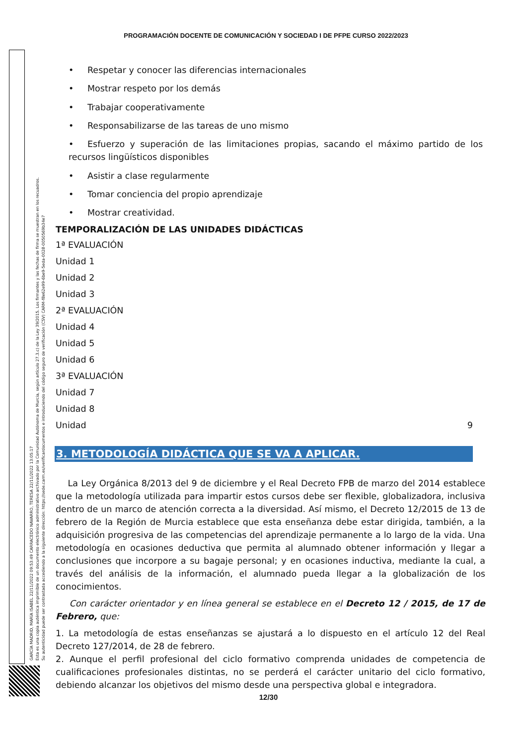PROGRAMACIÓN DOCENTE DE COMUNICACIÓN Y SOCIEDAD I DE PFPE CURSO 2022/2023
GARCÍA MADRID, MARÍA ISABEL 22/11/2022 09:53:49 CARRACEDO NAVARRO, TERESA 22/11/2022 13:05:17
Esta es una copia auténtica imprimible de un documento electrónico administrativo archivado por la Comunidad Autónoma de Murcia, según artículo 27.3.c) de la Ley 39/2015. Los firmantes y las fechas de firma se muestran en los recuadros.
Su autenticidad puede ser contrastada accediendo a la siguiente dirección: https://sede.carm.es/verificardocumentos e introduciendo del código seguro de verificación (CSV) CARM-f8e62e99-6be9-5eda-0028-0050569b34e7
• Respetar y conocer las diferencias internacionales
• Mostrar respeto por los demás
• Trabajar cooperativamente
• Responsabilizarse de las tareas de uno mismo
• Esfuerzo y superación de las limitaciones propias, sacando el máximo partido de los recursos lingüísticos disponibles
• Asistir a clase regularmente
• Tomar conciencia del propio aprendizaje
• Mostrar creatividad.
TEMPORALIZACIÓN DE LAS UNIDADES DIDÁCTICAS
1ª EVALUACIÓN
Unidad 1
Unidad 2
Unidad 3
2ª EVALUACIÓN
Unidad 4
Unidad 5
Unidad 6
3ª EVALUACIÓN
Unidad 7
Unidad 8
Unidad 9
3. METODOLOGÍA DIDÁCTICA QUE SE VA A APLICAR.
La Ley Orgánica 8/2013 del 9 de diciembre y el Real Decreto FPB de marzo del 2014 establece que la metodología utilizada para impartir estos cursos debe ser flexible, globalizadora, inclusiva dentro de un marco de atención correcta a la diversidad. Así mismo, el Decreto 12/2015 de 13 de febrero de la Región de Murcia establece que esta enseñanza debe estar dirigida, también, a la adquisición progresiva de las competencias del aprendizaje permanente a lo largo de la vida. Una metodología en ocasiones deductiva que permita al alumnado obtener información y llegar a conclusiones que incorpore a su bagaje personal; y en ocasiones inductiva, mediante la cual, a través del análisis de la información, el alumnado pueda llegar a la globalización de los conocimientos.
Con carácter orientador y en línea general se establece en el Decreto 12 / 2015, de 17 de Febrero, que:
1. La metodología de estas enseñanzas se ajustará a lo dispuesto en el artículo 12 del Real Decreto 127/2014, de 28 de febrero.
2. Aunque el perfil profesional del ciclo formativo comprenda unidades de competencia de cualificaciones profesionales distintas, no se perderá el carácter unitario del ciclo formativo, debiendo alcanzar los objetivos del mismo desde una perspectiva global e integradora.
12/30